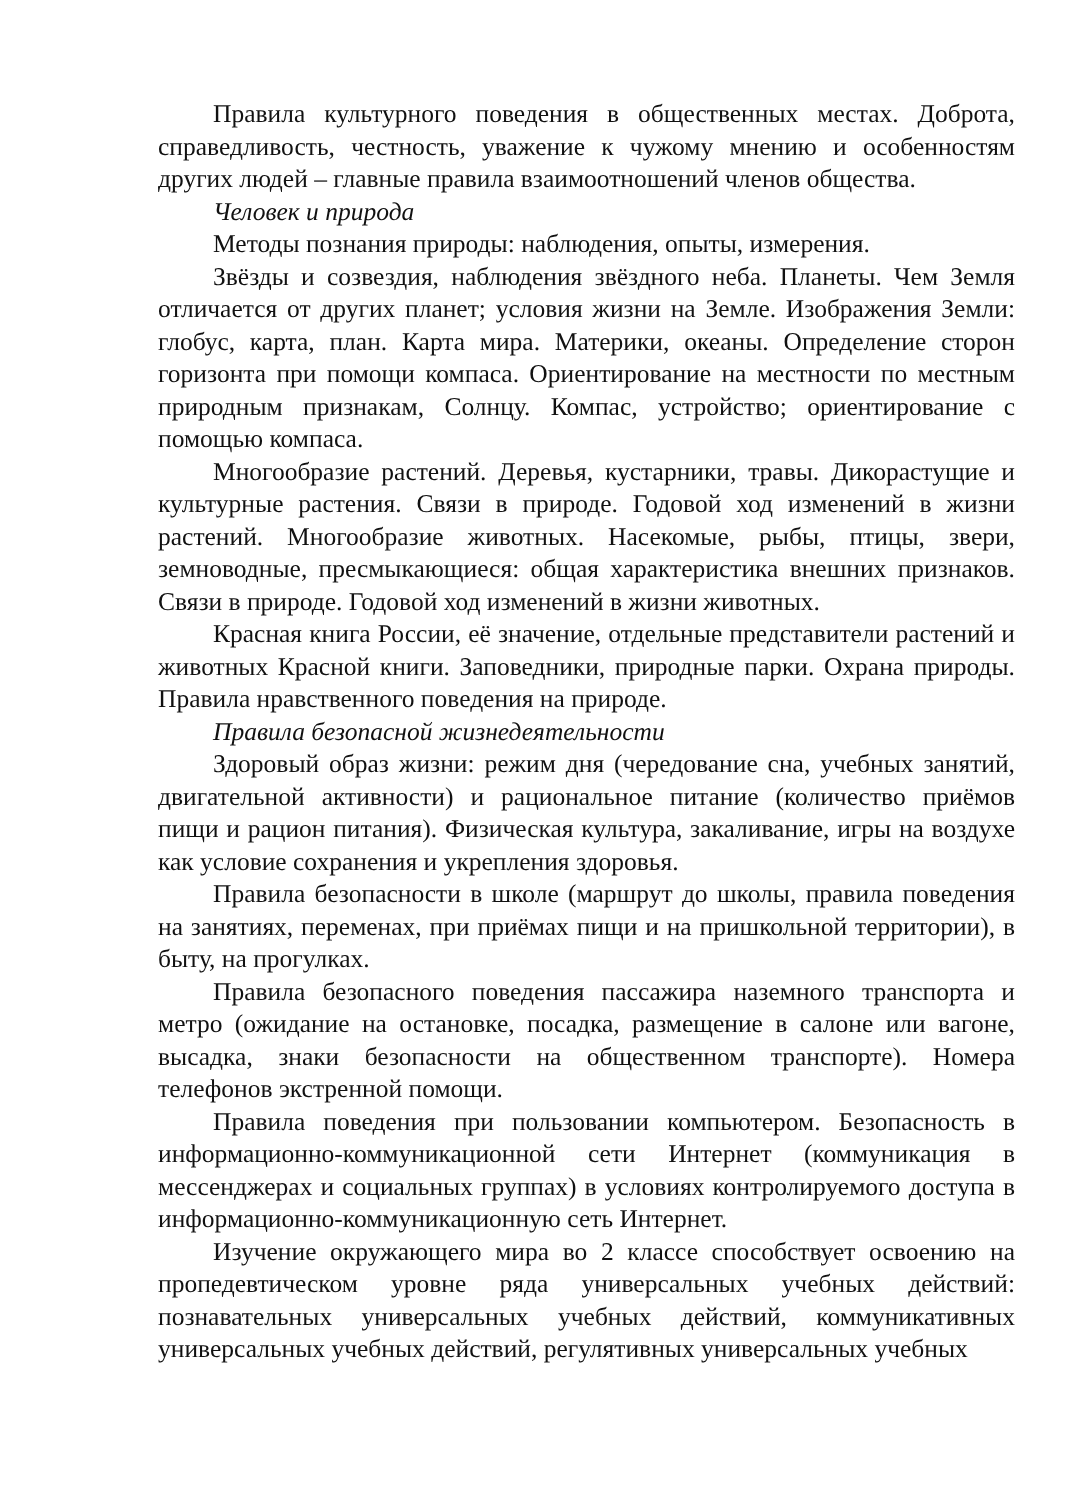Правила культурного поведения в общественных местах. Доброта, справедливость, честность, уважение к чужому мнению и особенностям других людей – главные правила взаимоотношений членов общества.
Человек и природа
Методы познания природы: наблюдения, опыты, измерения.
Звёзды и созвездия, наблюдения звёздного неба. Планеты. Чем Земля отличается от других планет; условия жизни на Земле. Изображения Земли: глобус, карта, план. Карта мира. Материки, океаны. Определение сторон горизонта при помощи компаса. Ориентирование на местности по местным природным признакам, Солнцу. Компас, устройство; ориентирование с помощью компаса.
Многообразие растений. Деревья, кустарники, травы. Дикорастущие и культурные растения. Связи в природе. Годовой ход изменений в жизни растений. Многообразие животных. Насекомые, рыбы, птицы, звери, земноводные, пресмыкающиеся: общая характеристика внешних признаков. Связи в природе. Годовой ход изменений в жизни животных.
Красная книга России, её значение, отдельные представители растений и животных Красной книги. Заповедники, природные парки. Охрана природы. Правила нравственного поведения на природе.
Правила безопасной жизнедеятельности
Здоровый образ жизни: режим дня (чередование сна, учебных занятий, двигательной активности) и рациональное питание (количество приёмов пищи и рацион питания). Физическая культура, закаливание, игры на воздухе как условие сохранения и укрепления здоровья.
Правила безопасности в школе (маршрут до школы, правила поведения на занятиях, переменах, при приёмах пищи и на пришкольной территории), в быту, на прогулках.
Правила безопасного поведения пассажира наземного транспорта и метро (ожидание на остановке, посадка, размещение в салоне или вагоне, высадка, знаки безопасности на общественном транспорте). Номера телефонов экстренной помощи.
Правила поведения при пользовании компьютером. Безопасность в информационно-коммуникационной сети Интернет (коммуникация в мессенджерах и социальных группах) в условиях контролируемого доступа в информационно-коммуникационную сеть Интернет.
Изучение окружающего мира во 2 классе способствует освоению на пропедевтическом уровне ряда универсальных учебных действий: познавательных универсальных учебных действий, коммуникативных универсальных учебных действий, регулятивных универсальных учебных